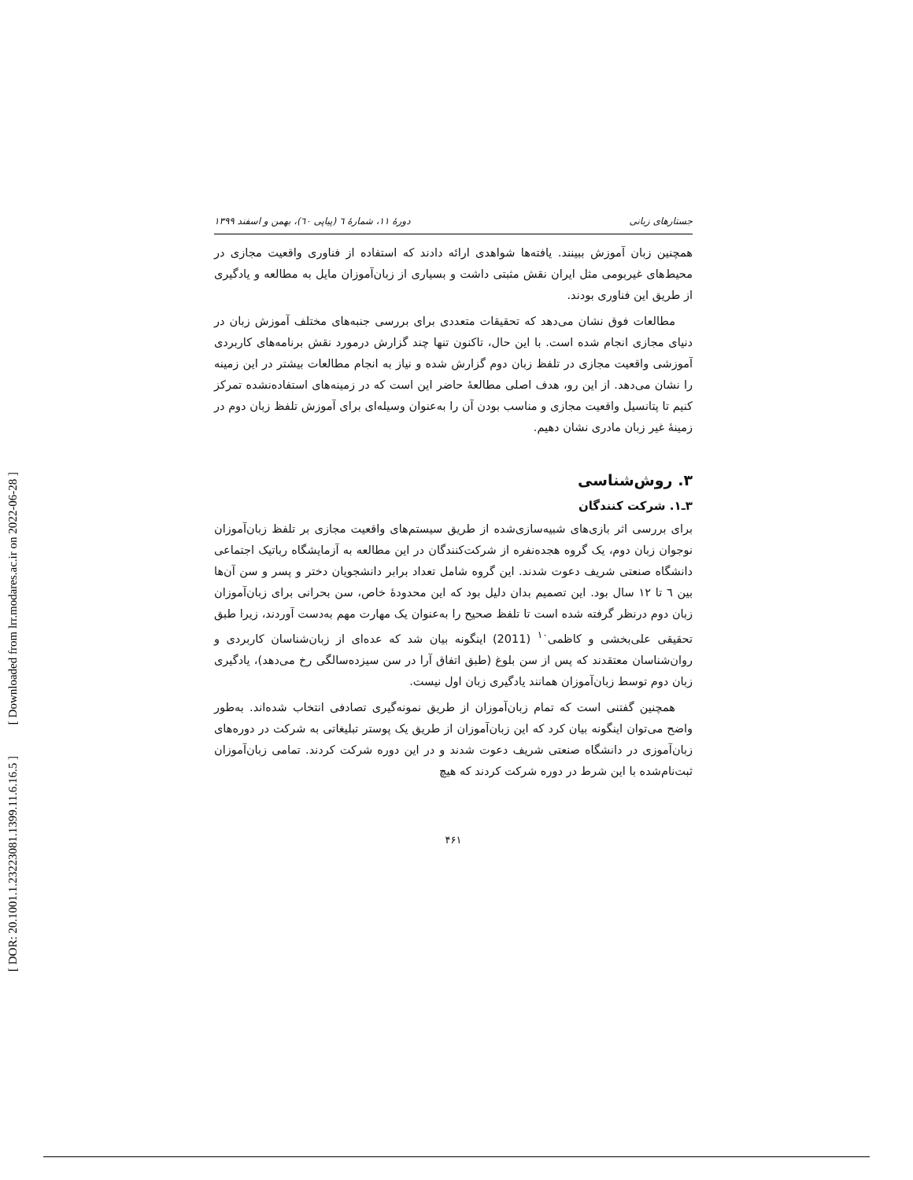[ Downloaded from lrr.modares.ac.ir on 2022-06-28 ]
[ DOR: 20.1001.1.23223081.1399.11.6.16.5 ]
جستارهای زبانی دورهٔ ۱۱، شمارهٔ ٦ (پیاپی ٦٠)، بهمن و اسفند ۱۳۹۹
همچنین زبان آموزش ببینند. یافته‌ها شواهدی ارائه دادند که استفاده از فناوری واقعیت مجازی در محیط‌های غیربومی مثل ایران نقش مثبتی داشت و بسیاری از زبان‌آموزان مایل به مطالعه و یادگیری از طریق این فناوری بودند.
مطالعات فوق نشان می‌دهد که تحقیقات متعددی برای بررسی جنبه‌های مختلف آموزش زبان در دنیای مجازی انجام شده است. با این حال، تاکنون تنها چند گزارش درمورد نقش برنامه‌های کاربردی آموزشی واقعیت مجازی در تلفظ زبان دوم گزارش شده و نیاز به انجام مطالعات بیشتر در این زمینه را نشان می‌دهد. از این رو، هدف اصلی مطالعهٔ حاضر این است که در زمینه‌های استفاده‌نشده تمرکز کنیم تا پتانسیل واقعیت مجازی و مناسب بودن آن را به‌عنوان وسیله‌ای برای آموزش تلفظ زبان دوم در زمینهٔ غیر زبان مادری نشان دهیم.
۳. روش‌شناسی
۳ـ۱. شرکت کنندگان
برای بررسی اثر بازی‌های شبیه‌سازی‌شده از طریق سیستم‌های واقعیت مجازی بر تلفظ زبان‌آموزان نوجوان زبان دوم، یک گروه هجده‌نفره از شرکت‌کنندگان در این مطالعه به آزمایشگاه رباتیک اجتماعی دانشگاه صنعتی شریف دعوت شدند. این گروه شامل تعداد برابر دانشجویان دختر و پسر و سن آن‌ها بین ٦ تا ۱۲ سال بود. این تصمیم بدان دلیل بود که این محدودهٔ خاص، سن بحرانی برای زبان‌آموزان زبان دوم درنظر گرفته شده است تا تلفظ صحیح را به‌عنوان یک مهارت مهم به‌دست آوردند، زیرا طبق تحقیقی علی‌بخشی و کاظمی<sup>۱۰</sup> (2011) اینگونه بیان شد که عده‌ای از زبان‌شناسان کاربردی و روان‌شناسان معتقدند که پس از سن بلوغ (طبق اتفاق آرا در سن سیزده‌سالگی رخ می‌دهد)، یادگیری زبان دوم توسط زبان‌آموزان همانند یادگیری زبان اول نیست.
همچنین گفتنی است که تمام زبان‌آموزان از طریق نمونه‌گیری تصادفی انتخاب شده‌اند. به‌طور واضح می‌توان اینگونه بیان کرد که این زبان‌آموزان از طریق یک پوستر تبلیغاتی به شرکت در دوره‌های زبان‌آموزی در دانشگاه صنعتی شریف دعوت شدند و در این دوره شرکت کردند. تمامی زبان‌آموزان ثبت‌نام‌شده با این شرط در دوره شرکت کردند که هیچ
۴۶۱